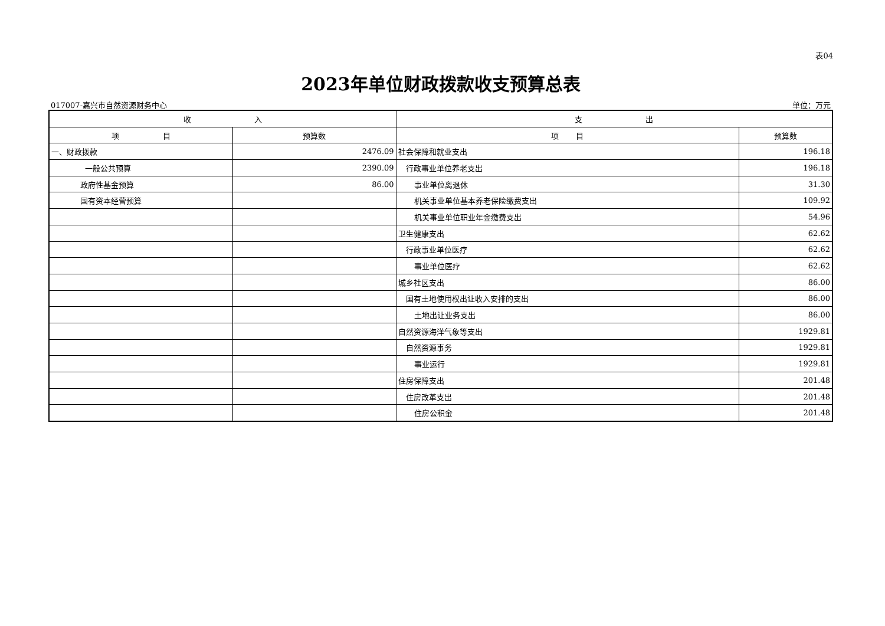表04
2023年单位财政拨款收支预算总表
017007-嘉兴市自然资源财务中心 单位：万元
| 收 入 | | 支 出 | |
| --- | --- | --- | --- |
| 项 目 | 预算数 | 项 目 | 预算数 |
| 一、财政拨款 | 2476.09 | 社会保障和就业支出 | 196.18 |
| 一般公共预算 | 2390.09 | 行政事业单位养老支出 | 196.18 |
| 政府性基金预算 | 86.00 | 事业单位离退休 | 31.30 |
| 国有资本经营预算 | | 机关事业单位基本养老保险缴费支出 | 109.92 |
| | | 机关事业单位职业年金缴费支出 | 54.96 |
| | | 卫生健康支出 | 62.62 |
| | | 行政事业单位医疗 | 62.62 |
| | | 事业单位医疗 | 62.62 |
| | | 城乡社区支出 | 86.00 |
| | | 国有土地使用权出让收入安排的支出 | 86.00 |
| | | 土地出让业务支出 | 86.00 |
| | | 自然资源海洋气象等支出 | 1929.81 |
| | | 自然资源事务 | 1929.81 |
| | | 事业运行 | 1929.81 |
| | | 住房保障支出 | 201.48 |
| | | 住房改革支出 | 201.48 |
| | | 住房公积金 | 201.48 |